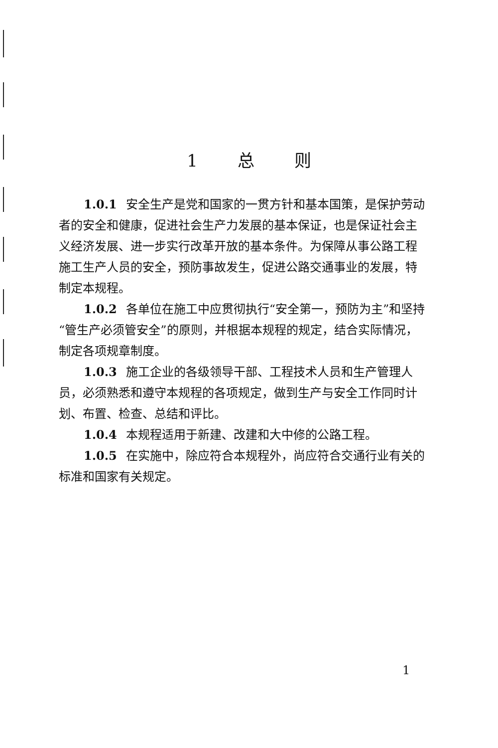1 总 则
1.0.1 安全生产是党和国家的一贯方针和基本国策，是保护劳动者的安全和健康，促进社会生产力发展的基本保证，也是保证社会主义经济发展、进一步实行改革开放的基本条件。为保障从事公路工程施工生产人员的安全，预防事故发生，促进公路交通事业的发展，特制定本规程。
1.0.2 各单位在施工中应贯彻执行“安全第一，预防为主”和坚持“管生产必须管安全”的原则，并根据本规程的规定，结合实际情况，制定各项规章制度。
1.0.3 施工企业的各级领导干部、工程技术人员和生产管理人员，必须熟悉和遵守本规程的各项规定，做到生产与安全工作同时计划、布置、检查、总结和评比。
1.0.4 本规程适用于新建、改建和大中修的公路工程。
1.0.5 在实施中，除应符合本规程外，尚应符合交通行业有关的标准和国家有关规定。
1